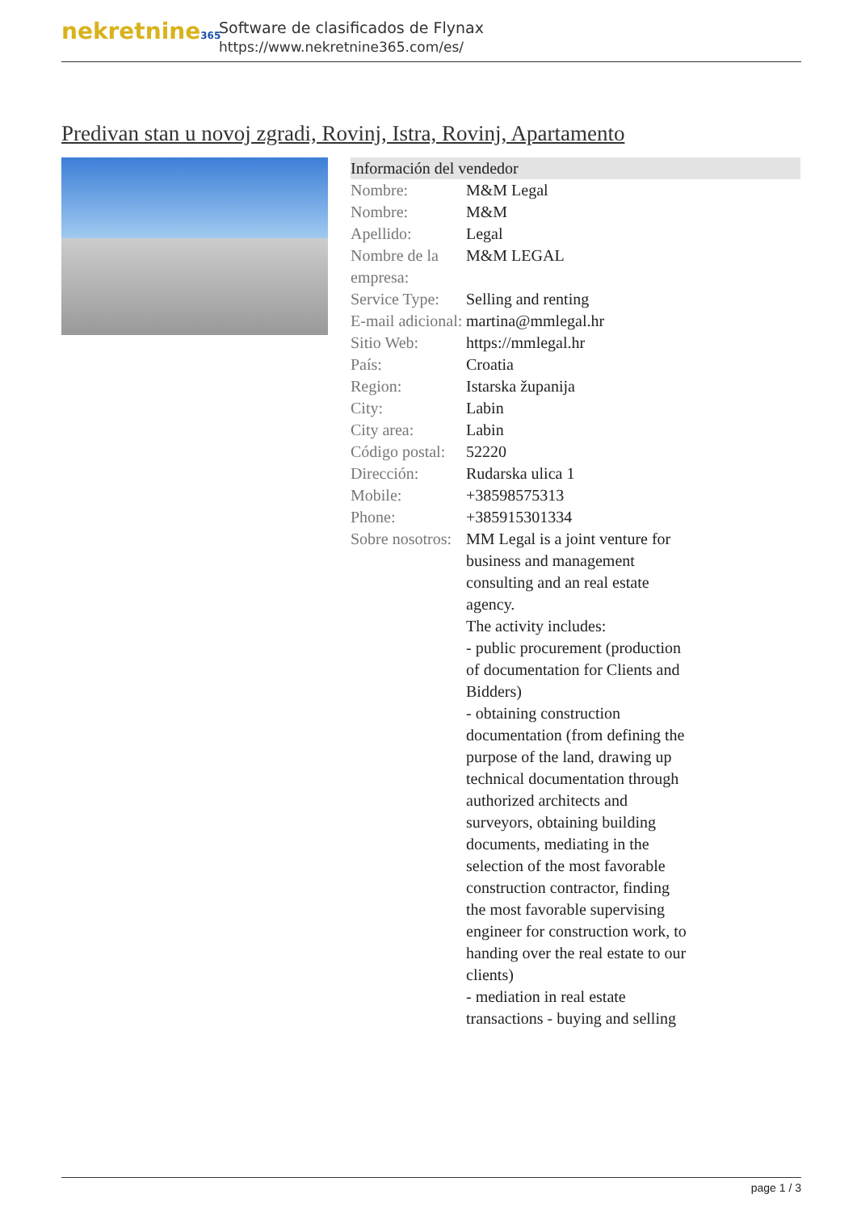nekretnine365
Software de clasificados de Flynax
https://www.nekretnine365.com/es/
Predivan stan u novoj zgradi, Rovinj, Istra, Rovinj, Apartamento
| Información del vendedor | |
| --- | --- |
| Nombre: | M&M Legal |
| Nombre: | M&M |
| Apellido: | Legal |
| Nombre de la empresa: | M&M LEGAL |
| Service Type: | Selling and renting |
| E-mail adicional: | martina@mmlegal.hr |
| Sitio Web: | https://mmlegal.hr |
| País: | Croatia |
| Region: | Istarska županija |
| City: | Labin |
| City area: | Labin |
| Código postal: | 52220 |
| Dirección: | Rudarska ulica 1 |
| Mobile: | +38598575313 |
| Phone: | +385915301334 |
| Sobre nosotros: | MM Legal is a joint venture for business and management consulting and an real estate agency. The activity includes: - public procurement (production of documentation for Clients and Bidders) - obtaining construction documentation (from defining the purpose of the land, drawing up technical documentation through authorized architects and surveyors, obtaining building documents, mediating in the selection of the most favorable construction contractor, finding the most favorable supervising engineer for construction work, to handing over the real estate to our clients) - mediation in real estate transactions - buying and selling |
page 1 / 3